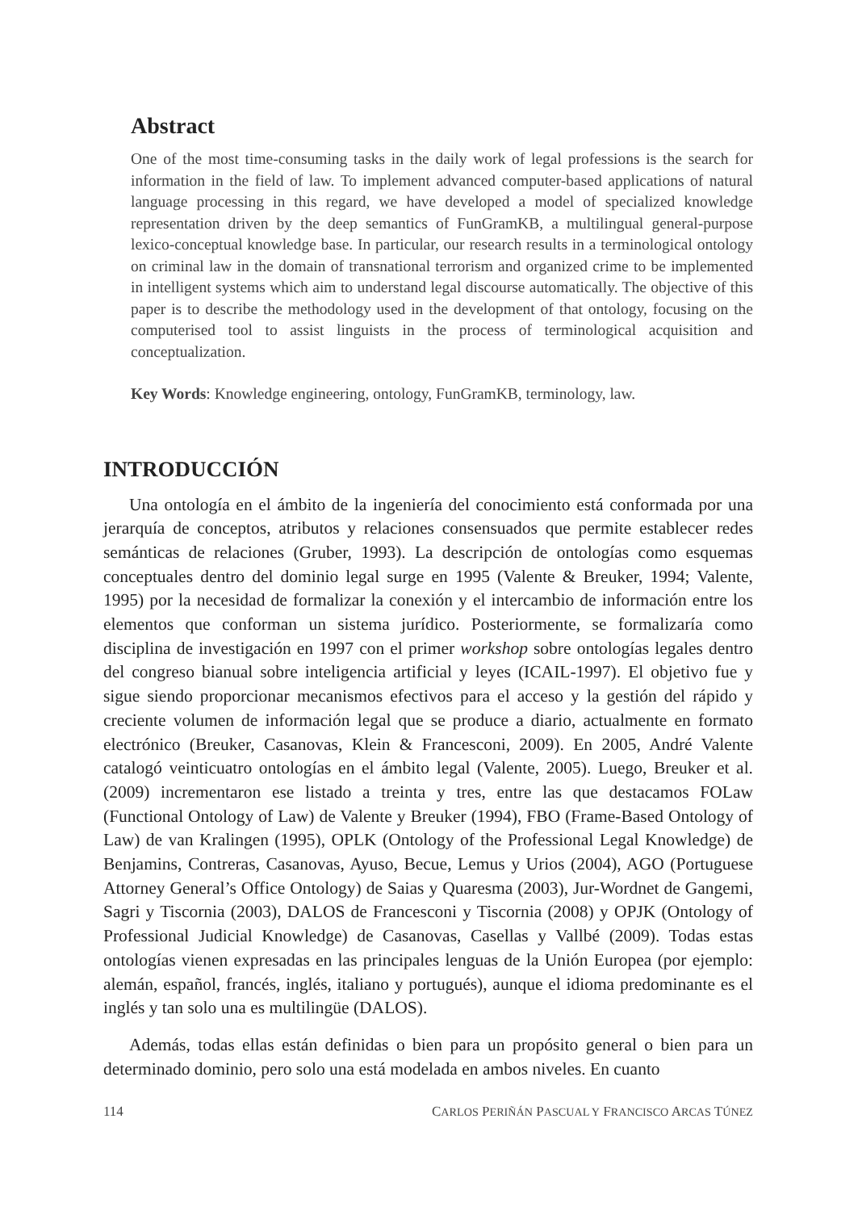Abstract
One of the most time-consuming tasks in the daily work of legal professions is the search for information in the field of law. To implement advanced computer-based applications of natural language processing in this regard, we have developed a model of specialized knowledge representation driven by the deep semantics of FunGramKB, a multilingual general-purpose lexico-conceptual knowledge base. In particular, our research results in a terminological ontology on criminal law in the domain of transnational terrorism and organized crime to be implemented in intelligent systems which aim to understand legal discourse automatically. The objective of this paper is to describe the methodology used in the development of that ontology, focusing on the computerised tool to assist linguists in the process of terminological acquisition and conceptualization.
Key Words: Knowledge engineering, ontology, FunGramKB, terminology, law.
INTRODUCCIÓN
Una ontología en el ámbito de la ingeniería del conocimiento está conformada por una jerarquía de conceptos, atributos y relaciones consensuados que permite establecer redes semánticas de relaciones (Gruber, 1993). La descripción de ontologías como esquemas conceptuales dentro del dominio legal surge en 1995 (Valente & Breuker, 1994; Valente, 1995) por la necesidad de formalizar la conexión y el intercambio de información entre los elementos que conforman un sistema jurídico. Posteriormente, se formalizaría como disciplina de investigación en 1997 con el primer workshop sobre ontologías legales dentro del congreso bianual sobre inteligencia artificial y leyes (ICAIL-1997). El objetivo fue y sigue siendo proporcionar mecanismos efectivos para el acceso y la gestión del rápido y creciente volumen de información legal que se produce a diario, actualmente en formato electrónico (Breuker, Casanovas, Klein & Francesconi, 2009). En 2005, André Valente catalogó veinticuatro ontologías en el ámbito legal (Valente, 2005). Luego, Breuker et al. (2009) incrementaron ese listado a treinta y tres, entre las que destacamos FOLaw (Functional Ontology of Law) de Valente y Breuker (1994), FBO (Frame-Based Ontology of Law) de van Kralingen (1995), OPLK (Ontology of the Professional Legal Knowledge) de Benjamins, Contreras, Casanovas, Ayuso, Becue, Lemus y Urios (2004), AGO (Portuguese Attorney General’s Office Ontology) de Saias y Quaresma (2003), Jur-Wordnet de Gangemi, Sagri y Tiscornia (2003), DALOS de Francesconi y Tiscornia (2008) y OPJK (Ontology of Professional Judicial Knowledge) de Casanovas, Casellas y Vallbé (2009). Todas estas ontologías vienen expresadas en las principales lenguas de la Unión Europea (por ejemplo: alemán, español, francés, inglés, italiano y portugués), aunque el idioma predominante es el inglés y tan solo una es multilingüe (DALOS).
Además, todas ellas están definidas o bien para un propósito general o bien para un determinado dominio, pero solo una está modelada en ambos niveles. En cuanto
114 CARLOS PERIÑÁN PASCUAL Y FRANCISCO ARCAS TÚNEZ